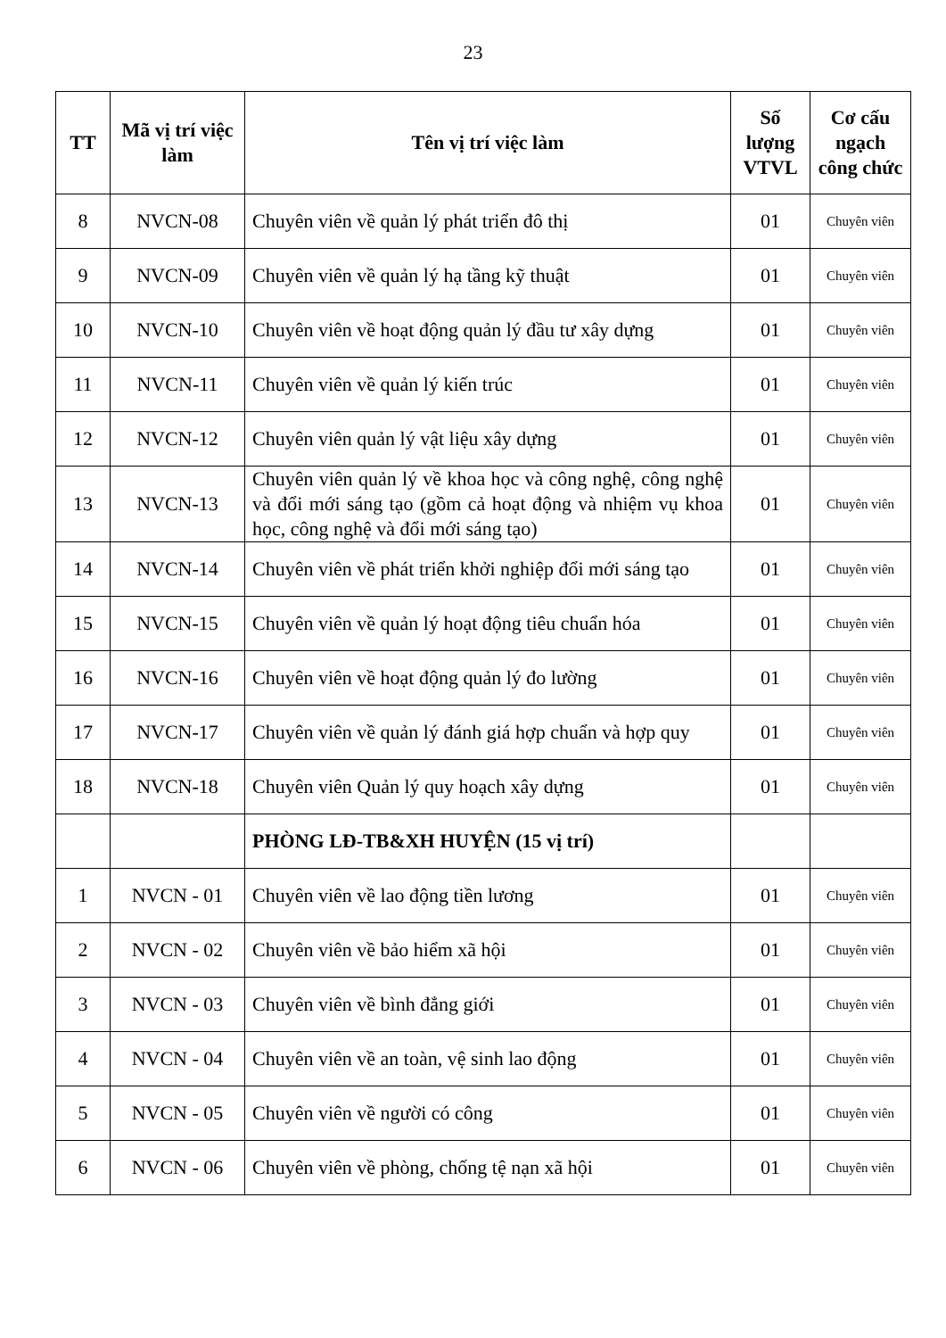23
| TT | Mã vị trí việc làm | Tên vị trí việc làm | Số lượng VTVL | Cơ cấu ngạch công chức |
| --- | --- | --- | --- | --- |
| 8 | NVCN-08 | Chuyên viên về quản lý phát triển đô thị | 01 | Chuyên viên |
| 9 | NVCN-09 | Chuyên viên về quản lý hạ tầng kỹ thuật | 01 | Chuyên viên |
| 10 | NVCN-10 | Chuyên viên về hoạt động quản lý đầu tư xây dựng | 01 | Chuyên viên |
| 11 | NVCN-11 | Chuyên viên về quản lý kiến trúc | 01 | Chuyên viên |
| 12 | NVCN-12 | Chuyên viên quản lý vật liệu xây dựng | 01 | Chuyên viên |
| 13 | NVCN-13 | Chuyên viên quản lý về khoa học và công nghệ, công nghệ và đổi mới sáng tạo (gồm cả hoạt động và nhiệm vụ khoa học, công nghệ và đổi mới sáng tạo) | 01 | Chuyên viên |
| 14 | NVCN-14 | Chuyên viên về phát triển khởi nghiệp đổi mới sáng tạo | 01 | Chuyên viên |
| 15 | NVCN-15 | Chuyên viên về quản lý hoạt động tiêu chuẩn hóa | 01 | Chuyên viên |
| 16 | NVCN-16 | Chuyên viên về hoạt động quản lý đo lường | 01 | Chuyên viên |
| 17 | NVCN-17 | Chuyên viên về quản lý đánh giá hợp chuẩn và hợp quy | 01 | Chuyên viên |
| 18 | NVCN-18 | Chuyên viên Quản lý quy hoạch xây dựng | 01 | Chuyên viên |
| | | PHÒNG LĐ-TB&XH HUYỆN (15 vị trí) | | |
| 1 | NVCN - 01 | Chuyên viên về lao động tiền lương | 01 | Chuyên viên |
| 2 | NVCN - 02 | Chuyên viên về bảo hiểm xã hội | 01 | Chuyên viên |
| 3 | NVCN - 03 | Chuyên viên về bình đẳng giới | 01 | Chuyên viên |
| 4 | NVCN - 04 | Chuyên viên về an toàn, vệ sinh lao động | 01 | Chuyên viên |
| 5 | NVCN - 05 | Chuyên viên về người có công | 01 | Chuyên viên |
| 6 | NVCN - 06 | Chuyên viên về phòng, chống tệ nạn xã hội | 01 | Chuyên viên |